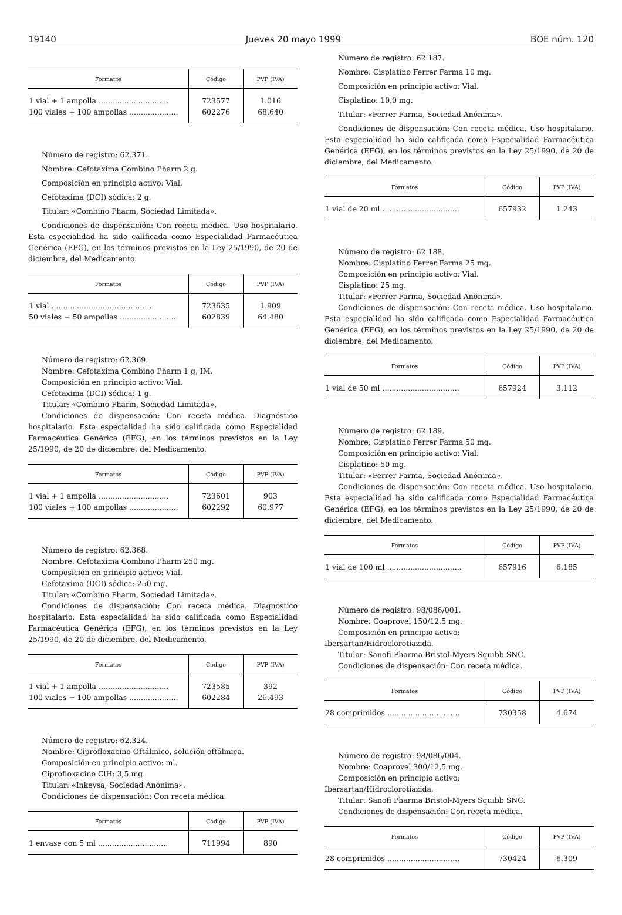19140 Jueves 20 mayo 1999 BOE núm. 120
| Formatos | Código | PVP (IVA) |
| --- | --- | --- |
| 1 vial + 1 ampolla .............................. | 723577 | 1.016 |
| 100 viales + 100 ampollas ..................... | 602276 | 68.640 |
Número de registro: 62.371.
Nombre: Cefotaxima Combino Pharm 2 g.
Composición en principio activo: Vial.
Cefotaxima (DCI) sódica: 2 g.
Titular: «Combino Pharm, Sociedad Limitada».
Condiciones de dispensación: Con receta médica. Uso hospitalario. Esta especialidad ha sido calificada como Especialidad Farmacéutica Genérica (EFG), en los términos previstos en la Ley 25/1990, de 20 de diciembre, del Medicamento.
| Formatos | Código | PVP (IVA) |
| --- | --- | --- |
| 1 vial ........................................... | 723635 | 1.909 |
| 50 viales + 50 ampollas ........................ | 602839 | 64.480 |
Número de registro: 62.369.
Nombre: Cefotaxima Combino Pharm 1 g, IM.
Composición en principio activo: Vial.
Cefotaxima (DCI) sódica: 1 g.
Titular: «Combino Pharm, Sociedad Limitada».
Condiciones de dispensación: Con receta médica. Diagnóstico hospitalario. Esta especialidad ha sido calificada como Especialidad Farmacéutica Genérica (EFG), en los términos previstos en la Ley 25/1990, de 20 de diciembre, del Medicamento.
| Formatos | Código | PVP (IVA) |
| --- | --- | --- |
| 1 vial + 1 ampolla .............................. | 723601 | 903 |
| 100 viales + 100 ampollas ..................... | 602292 | 60.977 |
Número de registro: 62.368.
Nombre: Cefotaxima Combino Pharm 250 mg.
Composición en principio activo: Vial.
Cefotaxima (DCI) sódica: 250 mg.
Titular: «Combino Pharm, Sociedad Limitada».
Condiciones de dispensación: Con receta médica. Diagnóstico hospitalario. Esta especialidad ha sido calificada como Especialidad Farmacéutica Genérica (EFG), en los términos previstos en la Ley 25/1990, de 20 de diciembre, del Medicamento.
| Formatos | Código | PVP (IVA) |
| --- | --- | --- |
| 1 vial + 1 ampolla .............................. | 723585 | 392 |
| 100 viales + 100 ampollas ..................... | 602284 | 26.493 |
Número de registro: 62.324.
Nombre: Ciprofloxacino Oftálmico, solución oftálmica.
Composición en principio activo: ml.
Ciprofloxacino ClH: 3,5 mg.
Titular: «Inkeysa, Sociedad Anónima».
Condiciones de dispensación: Con receta médica.
| Formatos | Código | PVP (IVA) |
| --- | --- | --- |
| 1 envase con 5 ml .............................. | 711994 | 890 |
Número de registro: 62.187.
Nombre: Cisplatino Ferrer Farma 10 mg.
Composición en principio activo: Vial.
Cisplatino: 10,0 mg.
Titular: «Ferrer Farma, Sociedad Anónima».
Condiciones de dispensación: Con receta médica. Uso hospitalario. Esta especialidad ha sido calificada como Especialidad Farmacéutica Genérica (EFG), en los términos previstos en la Ley 25/1990, de 20 de diciembre, del Medicamento.
| Formatos | Código | PVP (IVA) |
| --- | --- | --- |
| 1 vial de 20 ml ................................. | 657932 | 1.243 |
Número de registro: 62.188.
Nombre: Cisplatino Ferrer Farma 25 mg.
Composición en principio activo: Vial.
Cisplatino: 25 mg.
Titular: «Ferrer Farma, Sociedad Anónima».
Condiciones de dispensación: Con receta médica. Uso hospitalario. Esta especialidad ha sido calificada como Especialidad Farmacéutica Genérica (EFG), en los términos previstos en la Ley 25/1990, de 20 de diciembre, del Medicamento.
| Formatos | Código | PVP (IVA) |
| --- | --- | --- |
| 1 vial de 50 ml ................................. | 657924 | 3.112 |
Número de registro: 62.189.
Nombre: Cisplatino Ferrer Farma 50 mg.
Composición en principio activo: Vial.
Cisplatino: 50 mg.
Titular: «Ferrer Farma, Sociedad Anónima».
Condiciones de dispensación: Con receta médica. Uso hospitalario. Esta especialidad ha sido calificada como Especialidad Farmacéutica Genérica (EFG), en los términos previstos en la Ley 25/1990, de 20 de diciembre, del Medicamento.
| Formatos | Código | PVP (IVA) |
| --- | --- | --- |
| 1 vial de 100 ml ................................ | 657916 | 6.185 |
Número de registro: 98/086/001.
Nombre: Coaprovel 150/12,5 mg.
Composición en principio activo:
Ibersartan/Hidroclorotiazida.
Titular: Sanofi Pharma Bristol-Myers Squibb SNC.
Condiciones de dispensación: Con receta médica.
| Formatos | Código | PVP (IVA) |
| --- | --- | --- |
| 28 comprimidos ............................... | 730358 | 4.674 |
Número de registro: 98/086/004.
Nombre: Coaprovel 300/12,5 mg.
Composición en principio activo:
Ibersartan/Hidroclorotiazida.
Titular: Sanofi Pharma Bristol-Myers Squibb SNC.
Condiciones de dispensación: Con receta médica.
| Formatos | Código | PVP (IVA) |
| --- | --- | --- |
| 28 comprimidos ............................... | 730424 | 6.309 |